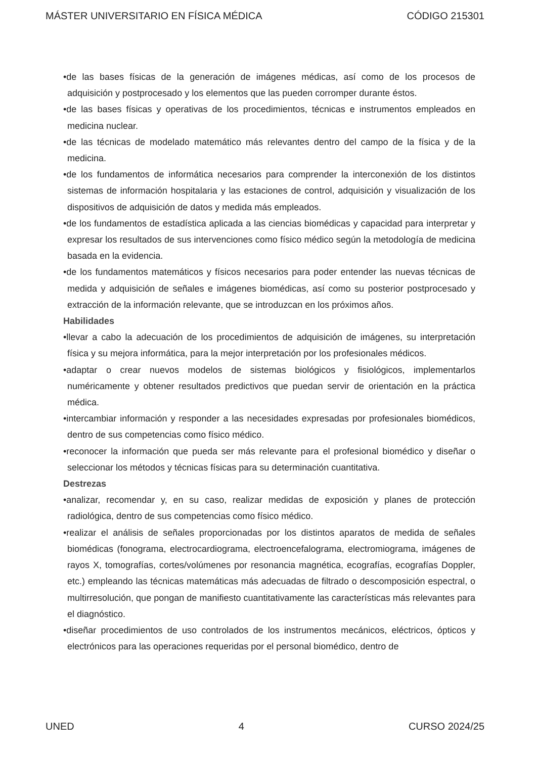MÁSTER UNIVERSITARIO EN FÍSICA MÉDICA CÓDIGO 215301
•de las bases físicas de la generación de imágenes médicas, así como de los procesos de adquisición y postprocesado y los elementos que las pueden corromper durante éstos.
•de las bases físicas y operativas de los procedimientos, técnicas e instrumentos empleados en medicina nuclear.
•de las técnicas de modelado matemático más relevantes dentro del campo de la física y de la medicina.
•de los fundamentos de informática necesarios para comprender la interconexión de los distintos sistemas de información hospitalaria y las estaciones de control, adquisición y visualización de los dispositivos de adquisición de datos y medida más empleados.
•de los fundamentos de estadística aplicada a las ciencias biomédicas y capacidad para interpretar y expresar los resultados de sus intervenciones como físico médico según la metodología de medicina basada en la evidencia.
•de los fundamentos matemáticos y físicos necesarios para poder entender las nuevas técnicas de medida y adquisición de señales e imágenes biomédicas, así como su posterior postprocesado y extracción de la información relevante, que se introduzcan en los próximos años.
Habilidades
•llevar a cabo la adecuación de los procedimientos de adquisición de imágenes, su interpretación física y su mejora informática, para la mejor interpretación por los profesionales médicos.
•adaptar o crear nuevos modelos de sistemas biológicos y fisiológicos, implementarlos numéricamente y obtener resultados predictivos que puedan servir de orientación en la práctica médica.
•intercambiar información y responder a las necesidades expresadas por profesionales biomédicos, dentro de sus competencias como físico médico.
•reconocer la información que pueda ser más relevante para el profesional biomédico y diseñar o seleccionar los métodos y técnicas físicas para su determinación cuantitativa.
Destrezas
•analizar, recomendar y, en su caso, realizar medidas de exposición y planes de protección radiológica, dentro de sus competencias como físico médico.
•realizar el análisis de señales proporcionadas por los distintos aparatos de medida de señales biomédicas (fonograma, electrocardiograma, electroencefalograma, electromiograma, imágenes de rayos X, tomografías, cortes/volúmenes por resonancia magnética, ecografías, ecografías Doppler, etc.) empleando las técnicas matemáticas más adecuadas de filtrado o descomposición espectral, o multirresolución, que pongan de manifiesto cuantitativamente las características más relevantes para el diagnóstico.
•diseñar procedimientos de uso controlados de los instrumentos mecánicos, eléctricos, ópticos y electrónicos para las operaciones requeridas por el personal biomédico, dentro de
UNED 4 CURSO 2024/25